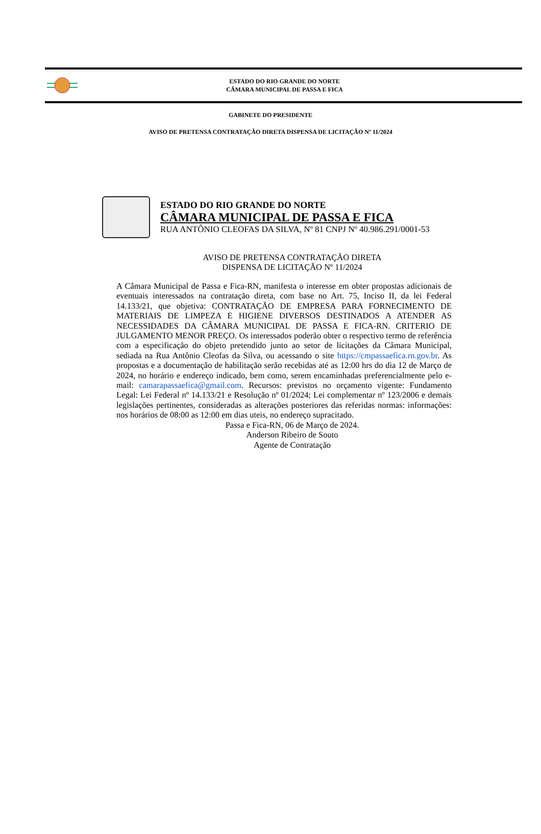ESTADO DO RIO GRANDE DO NORTE
CÂMARA MUNICIPAL DE PASSA E FICA
GABINETE DO PRESIDENTE
AVISO DE PRETENSA CONTRATAÇÃO DIRETA DISPENSA DE LICITAÇÃO Nº 11/2024
ESTADO DO RIO GRANDE DO NORTE
CÂMARA MUNICIPAL DE PASSA E FICA
RUA ANTÔNIO CLEOFAS DA SILVA, Nº 81 CNPJ Nº 40.986.291/0001-53
AVISO DE PRETENSA CONTRATAÇÃO DIRETA
DISPENSA DE LICITAÇÃO Nº 11/2024
A Câmara Municipal de Passa e Fica-RN, manifesta o interesse em obter propostas adicionais de eventuais interessados na contratação direta, com base no Art. 75, Inciso II, da lei Federal 14.133/21, que objetiva: CONTRATAÇÃO DE EMPRESA PARA FORNECIMENTO DE MATERIAIS DE LIMPEZA E HIGIENE DIVERSOS DESTINADOS A ATENDER AS NECESSIDADES DA CÂMARA MUNICIPAL DE PASSA E FICA-RN. CRITERIO DE JULGAMENTO MENOR PREÇO. Os interessados poderão obter o respectivo termo de referência com a especificação do objeto pretendido junto ao setor de licitações da Câmara Municipal, sediada na Rua Antônio Cleofas da Silva, ou acessando o site https://cmpassaefica.rn.gov.br. As propostas e a documentação de habilitação serão recebidas até as 12:00 hrs do dia 12 de Março de 2024, no horário e endereço indicado, bem como, serem encaminhadas preferencialmente pelo e-mail: camarapassaefica@gmail.com. Recursos: previstos no orçamento vigente: Fundamento Legal: Lei Federal nº 14.133/21 e Resolução nº 01/2024; Lei complementar nº 123/2006 e demais legislações pertinentes, consideradas as alterações posteriores das referidas normas: informações: nos horários de 08:00 as 12:00 em dias uteis, no endereço supracitado.
Passa e Fica-RN, 06 de Março de 2024.
Anderson Ribeiro de Souto
Agente de Contratação